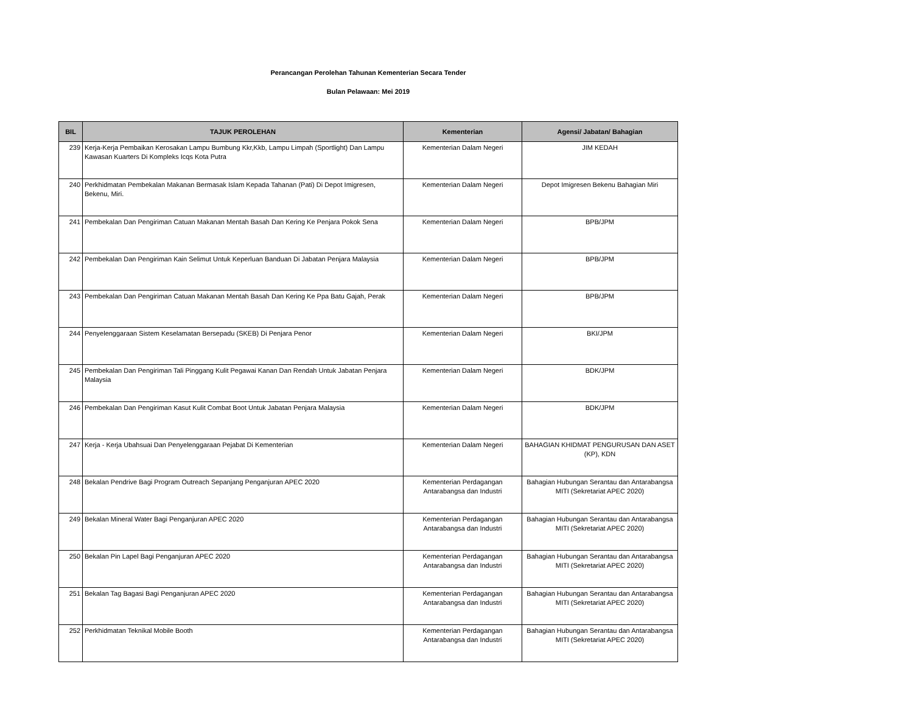Perancangan Perolehan Tahunan Kementerian Secara Tender
Bulan Pelawaan: Mei 2019
| BIL | TAJUK PEROLEHAN | Kementerian | Agensi/ Jabatan/ Bahagian |
| --- | --- | --- | --- |
| 239 | Kerja-Kerja Pembaikan Kerosakan Lampu Bumbung Kkr,Kkb, Lampu Limpah (Sportlight) Dan Lampu Kawasan Kuarters Di Kompleks Icqs Kota Putra | Kementerian Dalam Negeri | JIM KEDAH |
| 240 | Perkhidmatan Pembekalan Makanan Bermasak Islam Kepada Tahanan (Pati) Di Depot Imigresen, Bekenu, Miri. | Kementerian Dalam Negeri | Depot Imigresen Bekenu Bahagian Miri |
| 241 | Pembekalan Dan Pengiriman Catuan Makanan Mentah Basah Dan Kering Ke Penjara Pokok Sena | Kementerian Dalam Negeri | BPB/JPM |
| 242 | Pembekalan Dan Pengiriman Kain Selimut Untuk Keperluan Banduan Di Jabatan Penjara Malaysia | Kementerian Dalam Negeri | BPB/JPM |
| 243 | Pembekalan Dan Pengiriman Catuan Makanan Mentah Basah Dan Kering Ke Ppa Batu Gajah, Perak | Kementerian Dalam Negeri | BPB/JPM |
| 244 | Penyelenggaraan Sistem Keselamatan Bersepadu (SKEB) Di Penjara Penor | Kementerian Dalam Negeri | BKI/JPM |
| 245 | Pembekalan Dan Pengiriman Tali Pinggang Kulit Pegawai Kanan Dan Rendah Untuk Jabatan Penjara Malaysia | Kementerian Dalam Negeri | BDK/JPM |
| 246 | Pembekalan Dan Pengiriman Kasut Kulit Combat Boot Untuk Jabatan Penjara Malaysia | Kementerian Dalam Negeri | BDK/JPM |
| 247 | Kerja - Kerja Ubahsuai Dan Penyelenggaraan Pejabat Di Kementerian | Kementerian Dalam Negeri | BAHAGIAN KHIDMAT PENGURUSAN DAN ASET (KP), KDN |
| 248 | Bekalan Pendrive Bagi Program Outreach Sepanjang Penganjuran APEC 2020 | Kementerian Perdagangan Antarabangsa dan Industri | Bahagian Hubungan Serantau dan Antarabangsa MITI (Sekretariat APEC 2020) |
| 249 | Bekalan Mineral Water Bagi Penganjuran APEC 2020 | Kementerian Perdagangan Antarabangsa dan Industri | Bahagian Hubungan Serantau dan Antarabangsa MITI (Sekretariat APEC 2020) |
| 250 | Bekalan Pin Lapel Bagi Penganjuran APEC 2020 | Kementerian Perdagangan Antarabangsa dan Industri | Bahagian Hubungan Serantau dan Antarabangsa MITI (Sekretariat APEC 2020) |
| 251 | Bekalan Tag Bagasi Bagi Penganjuran APEC 2020 | Kementerian Perdagangan Antarabangsa dan Industri | Bahagian Hubungan Serantau dan Antarabangsa MITI (Sekretariat APEC 2020) |
| 252 | Perkhidmatan Teknikal Mobile Booth | Kementerian Perdagangan Antarabangsa dan Industri | Bahagian Hubungan Serantau dan Antarabangsa MITI (Sekretariat APEC 2020) |